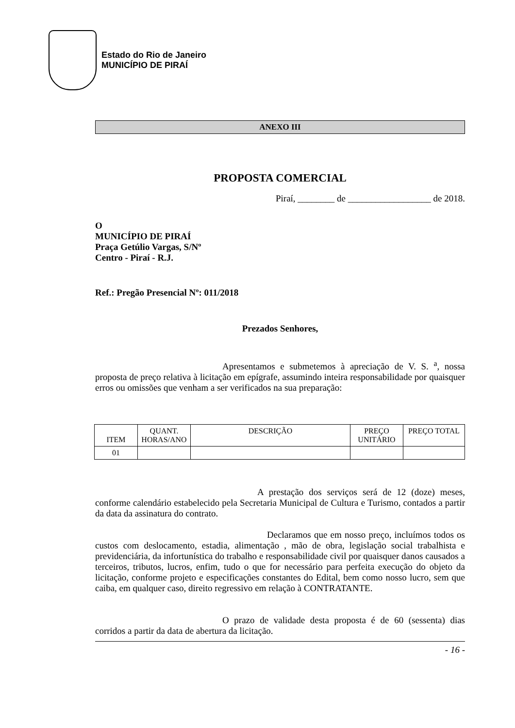Estado do Rio de Janeiro
MUNICÍPIO DE PIRAÍ
ANEXO III
PROPOSTA COMERCIAL
Piraí, ________ de __________________ de 2018.
O
MUNICÍPIO DE PIRAÍ
Praça Getúlio Vargas, S/Nº
Centro - Piraí - R.J.
Ref.: Pregão Presencial Nº: 011/2018
Prezados Senhores,
Apresentamos e submetemos à apreciação de V. S. <sup>a</sup>, nossa proposta de preço relativa à licitação em epígrafe, assumindo inteira responsabilidade por quaisquer erros ou omissões que venham a ser verificados na sua preparação:
| ITEM | QUANT. HORAS/ANO | DESCRIÇÃO | PREÇO UNITÁRIO | PREÇO TOTAL |
| 01 | | | | |
A prestação dos serviços será de 12 (doze) meses, conforme calendário estabelecido pela Secretaria Municipal de Cultura e Turismo, contados a partir da data da assinatura do contrato.
Declaramos que em nosso preço, incluímos todos os custos com deslocamento, estadia, alimentação , mão de obra, legislação social trabalhista e previdenciária, da infortunística do trabalho e responsabilidade civil por quaisquer danos causados a terceiros, tributos, lucros, enfim, tudo o que for necessário para perfeita execução do objeto da licitação, conforme projeto e especificações constantes do Edital, bem como nosso lucro, sem que caiba, em qualquer caso, direito regressivo em relação à CONTRATANTE.
O prazo de validade desta proposta é de 60 (sessenta) dias corridos a partir da data de abertura da licitação.
- 16 -